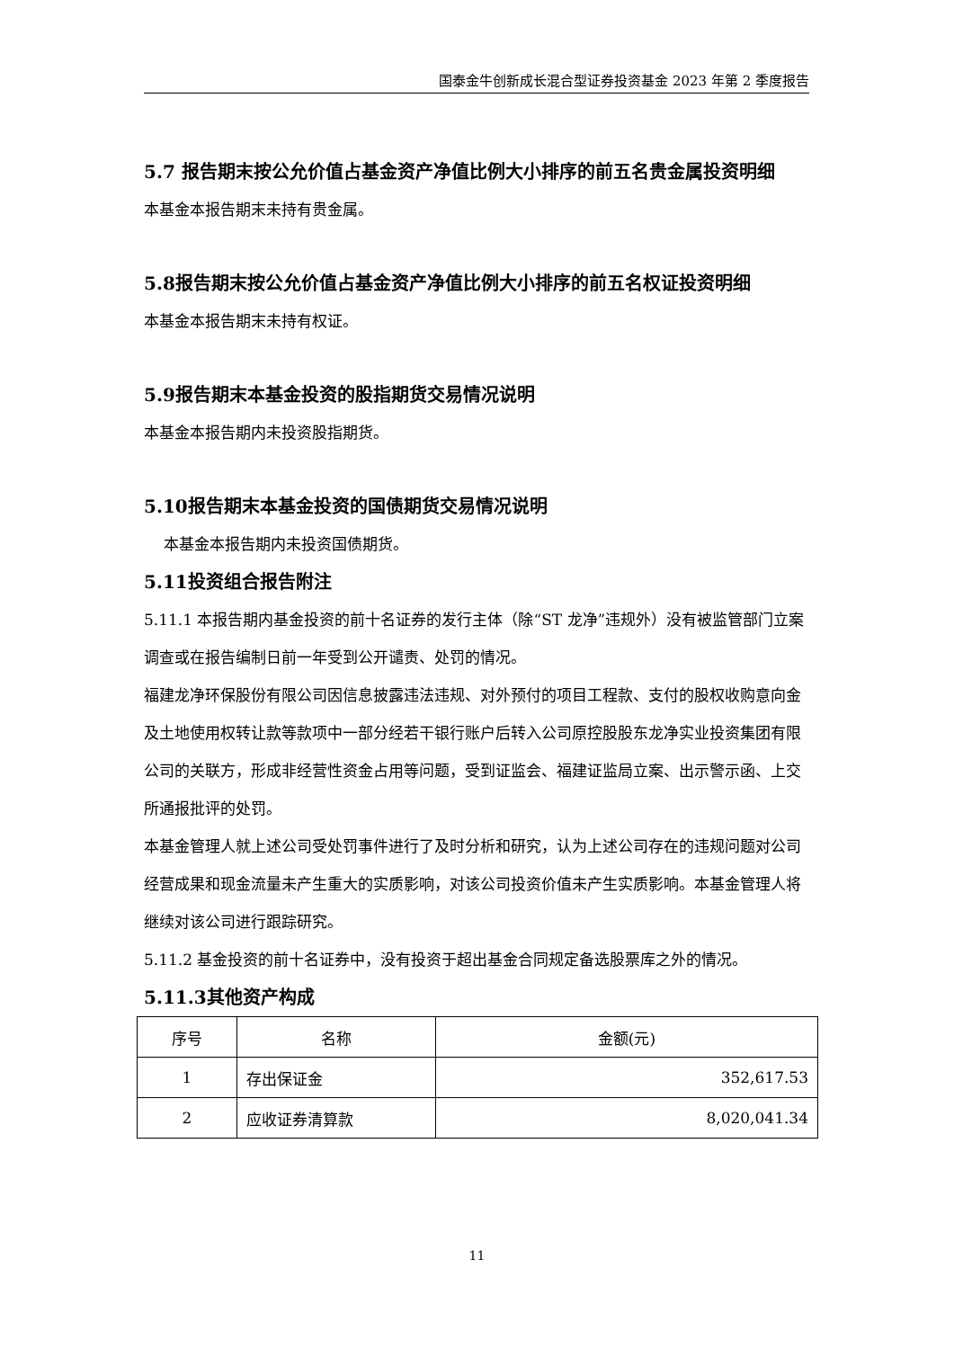国泰金牛创新成长混合型证券投资基金 2023 年第 2 季度报告
5.7 报告期末按公允价值占基金资产净值比例大小排序的前五名贵金属投资明细
本基金本报告期末未持有贵金属。
5.8报告期末按公允价值占基金资产净值比例大小排序的前五名权证投资明细
本基金本报告期末未持有权证。
5.9报告期末本基金投资的股指期货交易情况说明
本基金本报告期内未投资股指期货。
5.10报告期末本基金投资的国债期货交易情况说明
本基金本报告期内未投资国债期货。
5.11投资组合报告附注
5.11.1 本报告期内基金投资的前十名证券的发行主体（除“ST 龙净”违规外）没有被监管部门立案调查或在报告编制日前一年受到公开谴责、处罚的情况。
福建龙净环保股份有限公司因信息披露违法违规、对外预付的项目工程款、支付的股权收购意向金及土地使用权转让款等款项中一部分经若干银行账户后转入公司原控股股东龙净实业投资集团有限公司的关联方，形成非经营性资金占用等问题，受到证监会、福建证监局立案、出示警示函、上交所通报批评的处罚。
本基金管理人就上述公司受处罚事件进行了及时分析和研究，认为上述公司存在的违规问题对公司经营成果和现金流量未产生重大的实质影响，对该公司投资价值未产生实质影响。本基金管理人将继续对该公司进行跟踪研究。
5.11.2 基金投资的前十名证券中，没有投资于超出基金合同规定备选股票库之外的情况。
5.11.3其他资产构成
| 序号 | 名称 | 金额(元) |
| 1 | 存出保证金 | 352,617.53 |
| 2 | 应收证券清算款 | 8,020,041.34 |
11